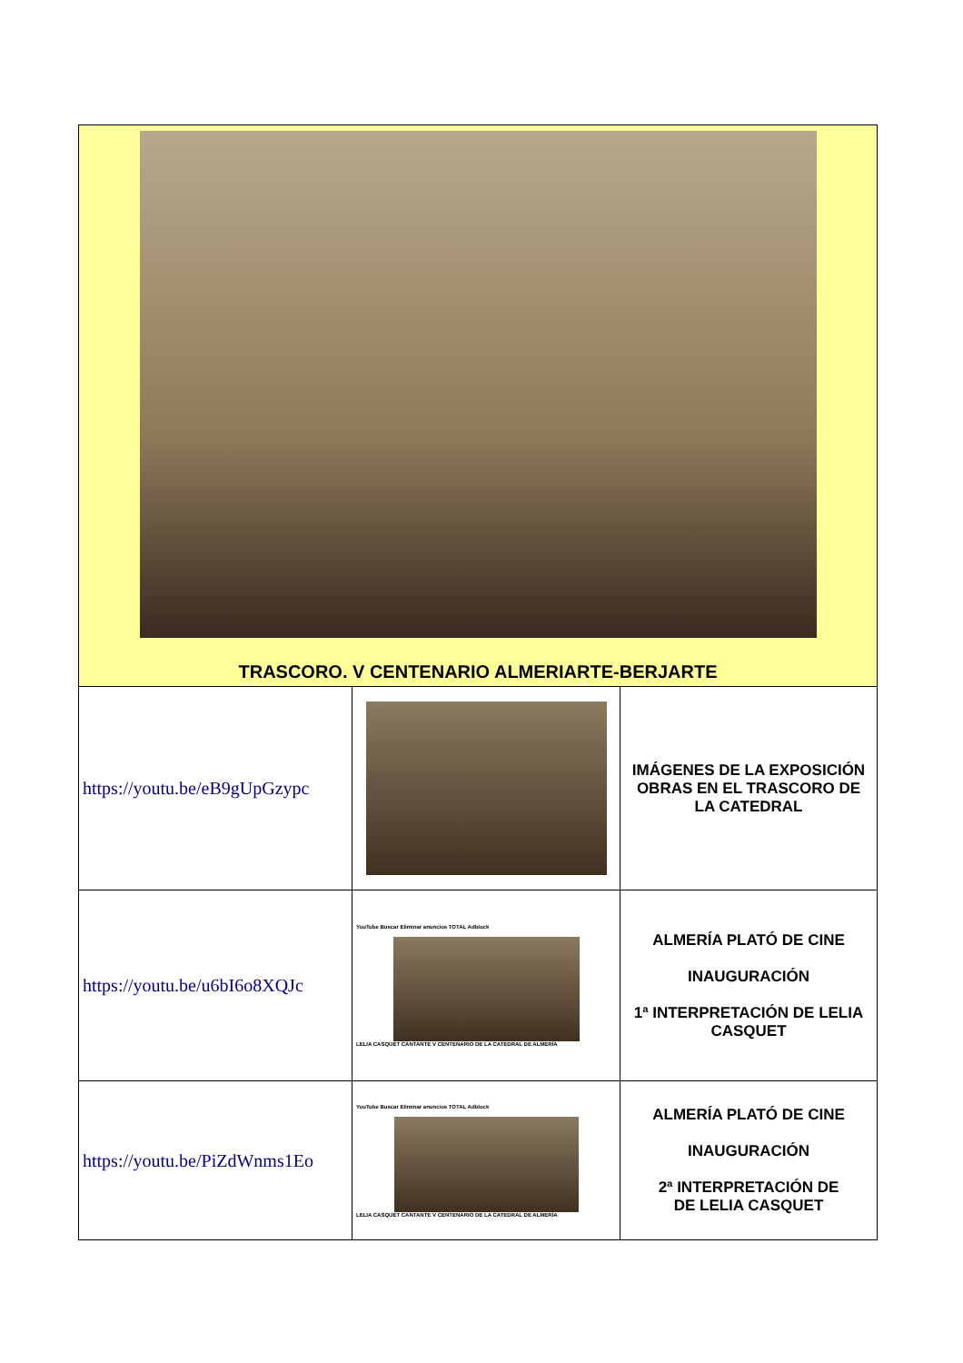| TRASCORO. V CENTENARIO ALMERIARTE-BERJARTE | | |
| https://youtu.be/eB9gUpGzypc | | IMÁGENES DE LA EXPOSICIÓN OBRAS EN EL TRASCORO DE LA CATEDRAL |
| https://youtu.be/u6bI6o8XQJc | YouTube Buscar Eliminar anuncios TOTAL Adblock LELIA CASQUET CANTANTE V CENTENARIO DE LA CATEDRAL DE ALMERÍA | ALMERÍA PLATÓ DE CINE INAUGURACIÓN 1ª INTERPRETACIÓN DE LELIA CASQUET |
| https://youtu.be/PiZdWnms1Eo | YouTube Buscar Eliminar anuncios TOTAL Adblock LELIA CASQUET CANTANTE V CENTENARIO DE LA CATEDRAL DE ALMERÍA | ALMERÍA PLATÓ DE CINE INAUGURACIÓN 2ª INTERPRETACIÓN DE DE LELIA CASQUET |